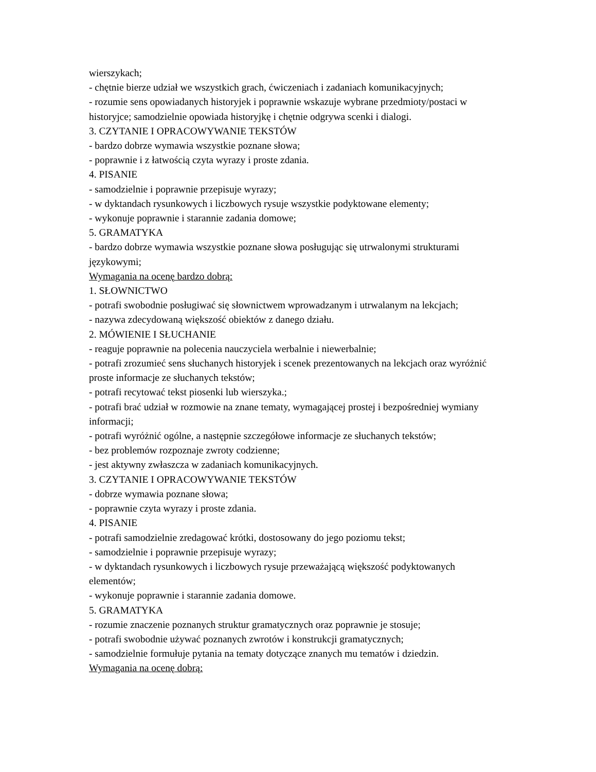wierszykach;
- chętnie bierze udział we wszystkich grach, ćwiczeniach i zadaniach komunikacyjnych;
- rozumie sens opowiadanych historyjek i poprawnie wskazuje wybrane przedmioty/postaci w historyjce; samodzielnie opowiada historyjkę i chętnie odgrywa scenki i dialogi.
3. CZYTANIE I OPRACOWYWANIE TEKSTÓW
- bardzo dobrze wymawia wszystkie poznane słowa;
- poprawnie i z łatwością czyta wyrazy i proste zdania.
4. PISANIE
- samodzielnie i poprawnie przepisuje wyrazy;
- w dyktandach rysunkowych i liczbowych rysuje wszystkie podyktowane elementy;
- wykonuje poprawnie i starannie zadania domowe;
5. GRAMATYKA
- bardzo dobrze wymawia wszystkie poznane słowa posługując się utrwalonymi strukturami językowymi;
Wymagania na ocenę bardzo dobrą:
1. SŁOWNICTWO
- potrafi swobodnie posługiwać się słownictwem wprowadzanym i utrwalanym na lekcjach;
- nazywa zdecydowaną większość obiektów z danego działu.
2. MÓWIENIE I SŁUCHANIE
- reaguje poprawnie na polecenia nauczyciela werbalnie i niewerbalnie;
- potrafi zrozumieć sens słuchanych historyjek i scenek prezentowanych na lekcjach oraz wyróżnić proste informacje ze słuchanych tekstów;
- potrafi recytować tekst piosenki lub wierszyka.;
- potrafi brać udział w rozmowie na znane tematy, wymagającej prostej i bezpośredniej wymiany informacji;
- potrafi wyróżnić ogólne, a następnie szczegółowe informacje ze słuchanych tekstów;
- bez problemów rozpoznaje zwroty codzienne;
- jest aktywny zwłaszcza w zadaniach komunikacyjnych.
3. CZYTANIE I OPRACOWYWANIE TEKSTÓW
- dobrze wymawia poznane słowa;
- poprawnie czyta wyrazy i proste zdania.
4. PISANIE
- potrafi samodzielnie zredagować krótki, dostosowany do jego poziomu tekst;
- samodzielnie i poprawnie przepisuje wyrazy;
- w dyktandach rysunkowych i liczbowych rysuje przeważającą większość podyktowanych elementów;
- wykonuje poprawnie i starannie zadania domowe.
5. GRAMATYKA
- rozumie znaczenie poznanych struktur gramatycznych oraz poprawnie je stosuje;
- potrafi swobodnie używać poznanych zwrotów i konstrukcji gramatycznych;
- samodzielnie formułuje pytania na tematy dotyczące znanych mu tematów i dziedzin.
Wymagania na ocenę dobrą: